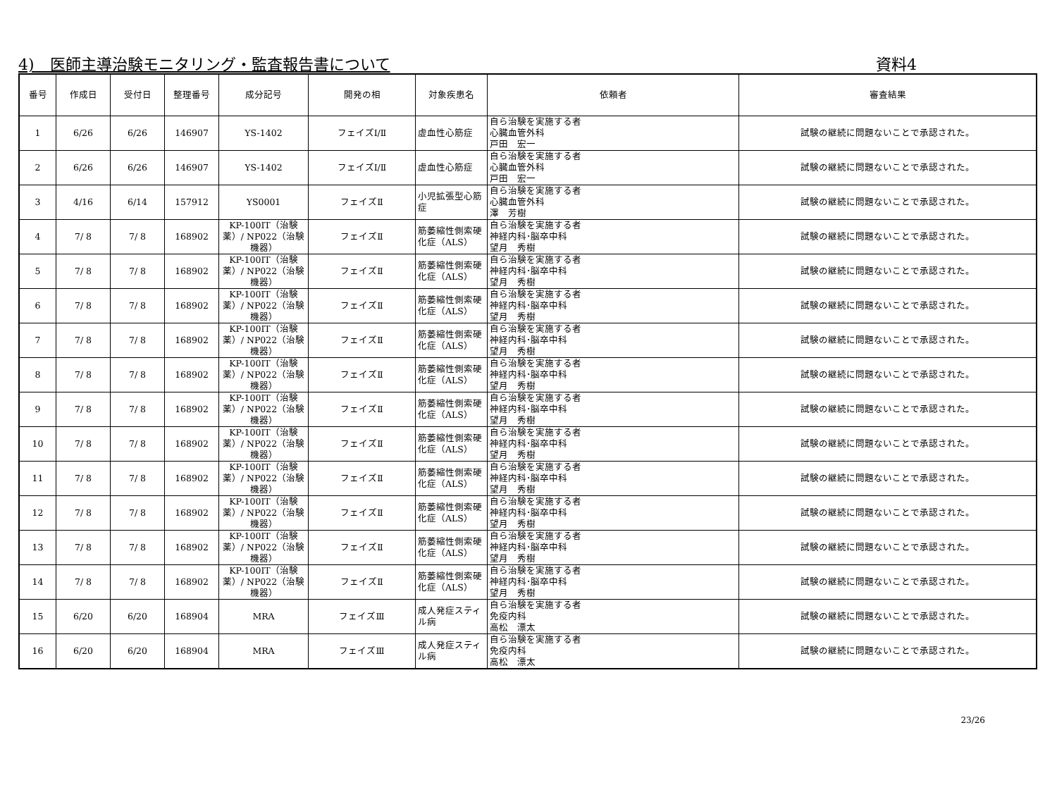4)　医師主導治験モニタリング・監査報告書について 資料4
| 番号 | 作成日 | 受付日 | 整理番号 | 成分記号 | 開発の相 | 対象疾患名 | 依頼者 | 審査結果 |
| --- | --- | --- | --- | --- | --- | --- | --- | --- |
| 1 | 6/26 | 6/26 | 146907 | YS-1402 | フェイズⅠ/Ⅱ | 虚血性心筋症 | 自ら治験を実施する者 心臓血管外科 戸田 宏一 | 試験の継続に問題ないことで承認された。 |
| 2 | 6/26 | 6/26 | 146907 | YS-1402 | フェイズⅠ/Ⅱ | 虚血性心筋症 | 自ら治験を実施する者 心臓血管外科 戸田 宏一 | 試験の継続に問題ないことで承認された。 |
| 3 | 4/16 | 6/14 | 157912 | YS0001 | フェイズⅡ | 小児拡張型心筋症 | 自ら治験を実施する者 心臓血管外科 澤 芳樹 | 試験の継続に問題ないことで承認された。 |
| 4 | 7/ 8 | 7/ 8 | 168902 | KP-100IT（治験薬）/ NP022（治験機器） | フェイズⅡ | 筋萎縮性側索硬化症（ALS） | 自ら治験を実施する者 神経内科･脳卒中科 望月 秀樹 | 試験の継続に問題ないことで承認された。 |
| 5 | 7/ 8 | 7/ 8 | 168902 | KP-100IT（治験薬）/ NP022（治験機器） | フェイズⅡ | 筋萎縮性側索硬化症（ALS） | 自ら治験を実施する者 神経内科･脳卒中科 望月 秀樹 | 試験の継続に問題ないことで承認された。 |
| 6 | 7/ 8 | 7/ 8 | 168902 | KP-100IT（治験薬）/ NP022（治験機器） | フェイズⅡ | 筋萎縮性側索硬化症（ALS） | 自ら治験を実施する者 神経内科･脳卒中科 望月 秀樹 | 試験の継続に問題ないことで承認された。 |
| 7 | 7/ 8 | 7/ 8 | 168902 | KP-100IT（治験薬）/ NP022（治験機器） | フェイズⅡ | 筋萎縮性側索硬化症（ALS） | 自ら治験を実施する者 神経内科･脳卒中科 望月 秀樹 | 試験の継続に問題ないことで承認された。 |
| 8 | 7/ 8 | 7/ 8 | 168902 | KP-100IT（治験薬）/ NP022（治験機器） | フェイズⅡ | 筋萎縮性側索硬化症（ALS） | 自ら治験を実施する者 神経内科･脳卒中科 望月 秀樹 | 試験の継続に問題ないことで承認された。 |
| 9 | 7/ 8 | 7/ 8 | 168902 | KP-100IT（治験薬）/ NP022（治験機器） | フェイズⅡ | 筋萎縮性側索硬化症（ALS） | 自ら治験を実施する者 神経内科･脳卒中科 望月 秀樹 | 試験の継続に問題ないことで承認された。 |
| 10 | 7/ 8 | 7/ 8 | 168902 | KP-100IT（治験薬）/ NP022（治験機器） | フェイズⅡ | 筋萎縮性側索硬化症（ALS） | 自ら治験を実施する者 神経内科･脳卒中科 望月 秀樹 | 試験の継続に問題ないことで承認された。 |
| 11 | 7/ 8 | 7/ 8 | 168902 | KP-100IT（治験薬）/ NP022（治験機器） | フェイズⅡ | 筋萎縮性側索硬化症（ALS） | 自ら治験を実施する者 神経内科･脳卒中科 望月 秀樹 | 試験の継続に問題ないことで承認された。 |
| 12 | 7/ 8 | 7/ 8 | 168902 | KP-100IT（治験薬）/ NP022（治験機器） | フェイズⅡ | 筋萎縮性側索硬化症（ALS） | 自ら治験を実施する者 神経内科･脳卒中科 望月 秀樹 | 試験の継続に問題ないことで承認された。 |
| 13 | 7/ 8 | 7/ 8 | 168902 | KP-100IT（治験薬）/ NP022（治験機器） | フェイズⅡ | 筋萎縮性側索硬化症（ALS） | 自ら治験を実施する者 神経内科･脳卒中科 望月 秀樹 | 試験の継続に問題ないことで承認された。 |
| 14 | 7/ 8 | 7/ 8 | 168902 | KP-100IT（治験薬）/ NP022（治験機器） | フェイズⅡ | 筋萎縮性側索硬化症（ALS） | 自ら治験を実施する者 神経内科･脳卒中科 望月 秀樹 | 試験の継続に問題ないことで承認された。 |
| 15 | 6/20 | 6/20 | 168904 | MRA | フェイズⅢ | 成人発症スティル病 | 自ら治験を実施する者 免疫内科 高松 漂太 | 試験の継続に問題ないことで承認された。 |
| 16 | 6/20 | 6/20 | 168904 | MRA | フェイズⅢ | 成人発症スティル病 | 自ら治験を実施する者 免疫内科 高松 漂太 | 試験の継続に問題ないことで承認された。 |
23/26